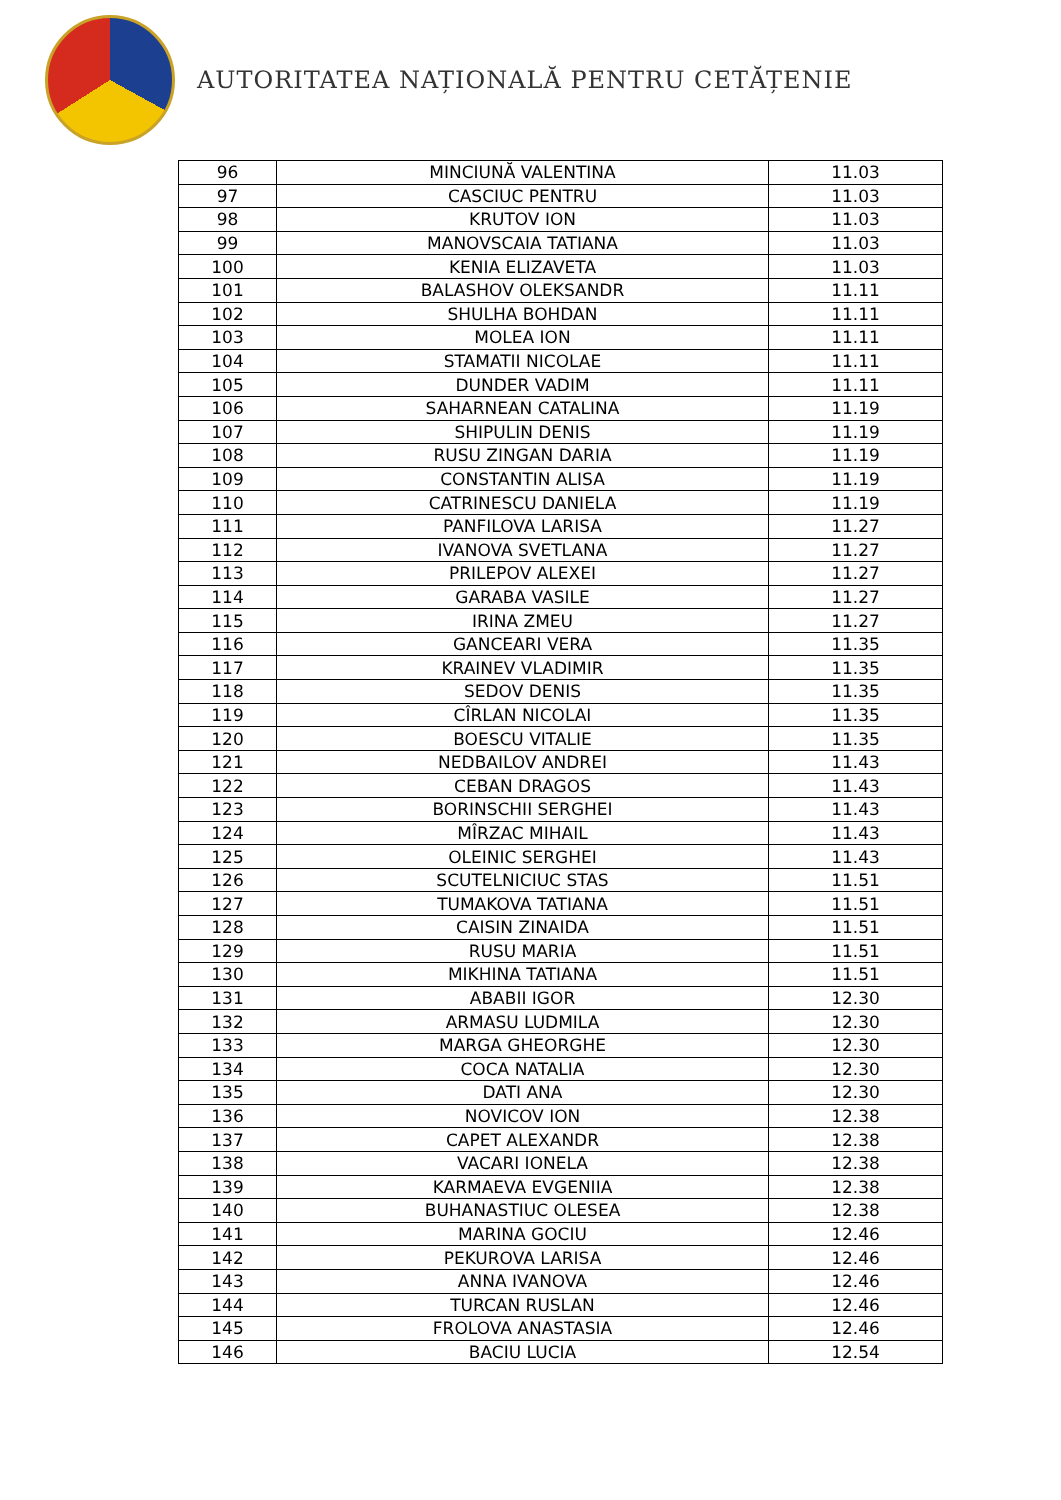AUTORITATEA NAȚIONALĂ PENTRU CETĂȚENIE
| 96 | MINCIUNĂ VALENTINA | 11.03 |
| 97 | CASCIUC PENTRU | 11.03 |
| 98 | KRUTOV ION | 11.03 |
| 99 | MANOVSCAIA TATIANA | 11.03 |
| 100 | KENIA ELIZAVETA | 11.03 |
| 101 | BALASHOV OLEKSANDR | 11.11 |
| 102 | SHULHA BOHDAN | 11.11 |
| 103 | MOLEA ION | 11.11 |
| 104 | STAMATII NICOLAE | 11.11 |
| 105 | DUNDER VADIM | 11.11 |
| 106 | SAHARNEAN CATALINA | 11.19 |
| 107 | SHIPULIN DENIS | 11.19 |
| 108 | RUSU ZINGAN DARIA | 11.19 |
| 109 | CONSTANTIN ALISA | 11.19 |
| 110 | CATRINESCU DANIELA | 11.19 |
| 111 | PANFILOVA LARISA | 11.27 |
| 112 | IVANOVA SVETLANA | 11.27 |
| 113 | PRILEPOV ALEXEI | 11.27 |
| 114 | GARABA VASILE | 11.27 |
| 115 | IRINA ZMEU | 11.27 |
| 116 | GANCEARI VERA | 11.35 |
| 117 | KRAINEV VLADIMIR | 11.35 |
| 118 | SEDOV DENIS | 11.35 |
| 119 | CÎRLAN NICOLAI | 11.35 |
| 120 | BOESCU VITALIE | 11.35 |
| 121 | NEDBAILOV ANDREI | 11.43 |
| 122 | CEBAN DRAGOS | 11.43 |
| 123 | BORINSCHII SERGHEI | 11.43 |
| 124 | MÎRZAC MIHAIL | 11.43 |
| 125 | OLEINIC SERGHEI | 11.43 |
| 126 | SCUTELNICIUC STAS | 11.51 |
| 127 | TUMAKOVA TATIANA | 11.51 |
| 128 | CAISIN ZINAIDA | 11.51 |
| 129 | RUSU MARIA | 11.51 |
| 130 | MIKHINA TATIANA | 11.51 |
| 131 | ABABII IGOR | 12.30 |
| 132 | ARMASU LUDMILA | 12.30 |
| 133 | MARGA GHEORGHE | 12.30 |
| 134 | COCA NATALIA | 12.30 |
| 135 | DATI ANA | 12.30 |
| 136 | NOVICOV ION | 12.38 |
| 137 | CAPET ALEXANDR | 12.38 |
| 138 | VACARI IONELA | 12.38 |
| 139 | KARMAEVA EVGENIIA | 12.38 |
| 140 | BUHANASTIUC OLESEA | 12.38 |
| 141 | MARINA GOCIU | 12.46 |
| 142 | PEKUROVA LARISA | 12.46 |
| 143 | ANNA IVANOVA | 12.46 |
| 144 | TURCAN RUSLAN | 12.46 |
| 145 | FROLOVA ANASTASIA | 12.46 |
| 146 | BACIU LUCIA | 12.54 |